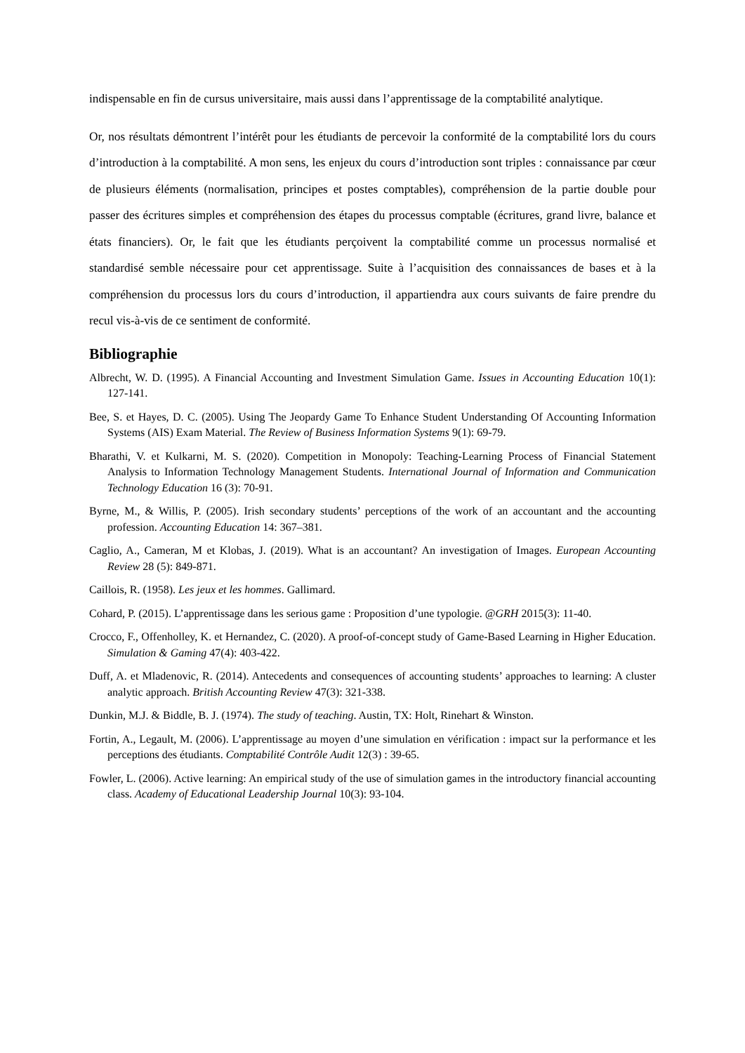indispensable en fin de cursus universitaire, mais aussi dans l’apprentissage de la comptabilité analytique.
Or, nos résultats démontrent l’intérêt pour les étudiants de percevoir la conformité de la comptabilité lors du cours d’introduction à la comptabilité. A mon sens, les enjeux du cours d’introduction sont triples : connaissance par cœur de plusieurs éléments (normalisation, principes et postes comptables), compréhension de la partie double pour passer des écritures simples et compréhension des étapes du processus comptable (écritures, grand livre, balance et états financiers). Or, le fait que les étudiants perçoivent la comptabilité comme un processus normalisé et standardisé semble nécessaire pour cet apprentissage. Suite à l’acquisition des connaissances de bases et à la compréhension du processus lors du cours d’introduction, il appartiendra aux cours suivants de faire prendre du recul vis-à-vis de ce sentiment de conformité.
Bibliographie
Albrecht, W. D. (1995). A Financial Accounting and Investment Simulation Game. Issues in Accounting Education 10(1): 127-141.
Bee, S. et Hayes, D. C. (2005). Using The Jeopardy Game To Enhance Student Understanding Of Accounting Information Systems (AIS) Exam Material. The Review of Business Information Systems 9(1): 69-79.
Bharathi, V. et Kulkarni, M. S. (2020). Competition in Monopoly: Teaching-Learning Process of Financial Statement Analysis to Information Technology Management Students. International Journal of Information and Communication Technology Education 16 (3): 70-91.
Byrne, M., & Willis, P. (2005). Irish secondary students’ perceptions of the work of an accountant and the accounting profession. Accounting Education 14: 367–381.
Caglio, A., Cameran, M et Klobas, J. (2019). What is an accountant? An investigation of Images. European Accounting Review 28 (5): 849-871.
Caillois, R. (1958). Les jeux et les hommes. Gallimard.
Cohard, P. (2015). L’apprentissage dans les serious game : Proposition d’une typologie. @GRH 2015(3): 11-40.
Crocco, F., Offenholley, K. et Hernandez, C. (2020). A proof-of-concept study of Game-Based Learning in Higher Education. Simulation & Gaming 47(4): 403-422.
Duff, A. et Mladenovic, R. (2014). Antecedents and consequences of accounting students’ approaches to learning: A cluster analytic approach. British Accounting Review 47(3): 321-338.
Dunkin, M.J. & Biddle, B. J. (1974). The study of teaching. Austin, TX: Holt, Rinehart & Winston.
Fortin, A., Legault, M. (2006). L’apprentissage au moyen d’une simulation en vérification : impact sur la performance et les perceptions des étudiants. Comptabilité Contrôle Audit 12(3) : 39-65.
Fowler, L. (2006). Active learning: An empirical study of the use of simulation games in the introductory financial accounting class. Academy of Educational Leadership Journal 10(3): 93-104.